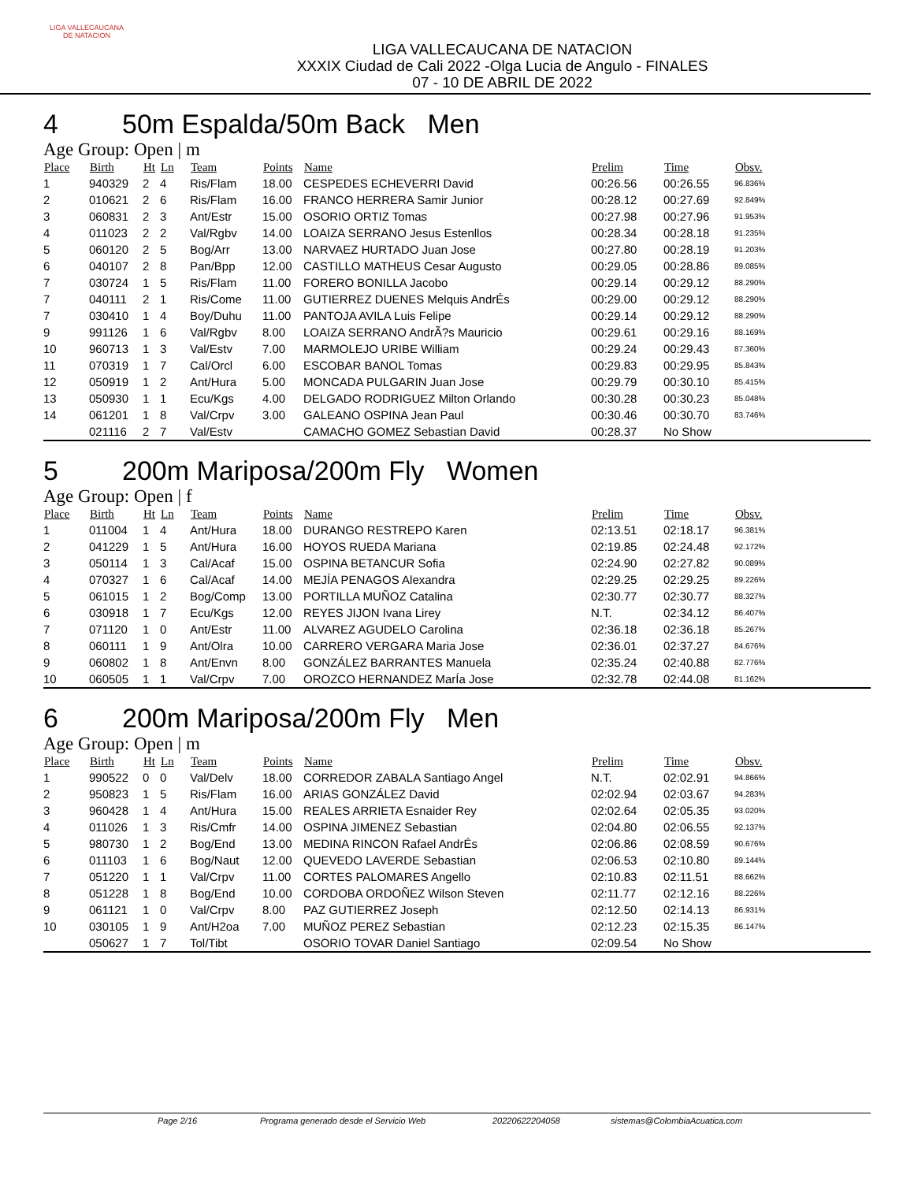LIGA VALLECAUCANA
DE NATACION
LIGA VALLECAUCANA DE NATACION
XXXIX Ciudad de Cali 2022 -Olga Lucia de Angulo - FINALES
07 - 10 DE ABRIL DE 2022
4 50m Espalda/50m Back Men
Age Group: Open | m
| Place | Birth | Ht | Ln | Team | Points | Name | Prelim | Time | Obsv. |
| --- | --- | --- | --- | --- | --- | --- | --- | --- | --- |
| 1 | 940329 | 2 | 4 | Ris/Flam | 18.00 | CESPEDES ECHEVERRI David | 00:26.56 | 00:26.55 | 96.836% |
| 2 | 010621 | 2 | 6 | Ris/Flam | 16.00 | FRANCO HERRERA Samir Junior | 00:28.12 | 00:27.69 | 92.849% |
| 3 | 060831 | 2 | 3 | Ant/Estr | 15.00 | OSORIO ORTIZ Tomas | 00:27.98 | 00:27.96 | 91.953% |
| 4 | 011023 | 2 | 2 | Val/Rgbv | 14.00 | LOAIZA SERRANO Jesus Estenllos | 00:28.34 | 00:28.18 | 91.235% |
| 5 | 060120 | 2 | 5 | Bog/Arr | 13.00 | NARVAEZ HURTADO Juan Jose | 00:27.80 | 00:28.19 | 91.203% |
| 6 | 040107 | 2 | 8 | Pan/Bpp | 12.00 | CASTILLO MATHEUS Cesar Augusto | 00:29.05 | 00:28.86 | 89.085% |
| 7 | 030724 | 1 | 5 | Ris/Flam | 11.00 | FORERO BONILLA Jacobo | 00:29.14 | 00:29.12 | 88.290% |
| 7 | 040111 | 2 | 1 | Ris/Come | 11.00 | GUTIERREZ DUENES Melquis AndrÉs | 00:29.00 | 00:29.12 | 88.290% |
| 7 | 030410 | 1 | 4 | Boy/Duhu | 11.00 | PANTOJA AVILA Luis Felipe | 00:29.14 | 00:29.12 | 88.290% |
| 9 | 991126 | 1 | 6 | Val/Rgbv | 8.00 | LOAIZA SERRANO AndrÃ?s Mauricio | 00:29.61 | 00:29.16 | 88.169% |
| 10 | 960713 | 1 | 3 | Val/Estv | 7.00 | MARMOLEJO URIBE William | 00:29.24 | 00:29.43 | 87.360% |
| 11 | 070319 | 1 | 7 | Cal/Orcl | 6.00 | ESCOBAR BANOL Tomas | 00:29.83 | 00:29.95 | 85.843% |
| 12 | 050919 | 1 | 2 | Ant/Hura | 5.00 | MONCADA PULGARIN Juan Jose | 00:29.79 | 00:30.10 | 85.415% |
| 13 | 050930 | 1 | 1 | Ecu/Kgs | 4.00 | DELGADO RODRIGUEZ Milton Orlando | 00:30.28 | 00:30.23 | 85.048% |
| 14 | 061201 | 1 | 8 | Val/Crpv | 3.00 | GALEANO OSPINA Jean Paul | 00:30.46 | 00:30.70 | 83.746% |
| | 021116 | 2 | 7 | Val/Estv | | CAMACHO GOMEZ Sebastian David | 00:28.37 | No Show | |
5 200m Mariposa/200m Fly Women
Age Group: Open | f
| Place | Birth | Ht | Ln | Team | Points | Name | Prelim | Time | Obsv. |
| --- | --- | --- | --- | --- | --- | --- | --- | --- | --- |
| 1 | 011004 | 1 | 4 | Ant/Hura | 18.00 | DURANGO RESTREPO Karen | 02:13.51 | 02:18.17 | 96.381% |
| 2 | 041229 | 1 | 5 | Ant/Hura | 16.00 | HOYOS RUEDA Mariana | 02:19.85 | 02:24.48 | 92.172% |
| 3 | 050114 | 1 | 3 | Cal/Acaf | 15.00 | OSPINA BETANCUR Sofia | 02:24.90 | 02:27.82 | 90.089% |
| 4 | 070327 | 1 | 6 | Cal/Acaf | 14.00 | MEJÍA PENAGOS Alexandra | 02:29.25 | 02:29.25 | 89.226% |
| 5 | 061015 | 1 | 2 | Bog/Comp | 13.00 | PORTILLA MUÑOZ Catalina | 02:30.77 | 02:30.77 | 88.327% |
| 6 | 030918 | 1 | 7 | Ecu/Kgs | 12.00 | REYES JIJON Ivana Lirey | N.T. | 02:34.12 | 86.407% |
| 7 | 071120 | 1 | 0 | Ant/Estr | 11.00 | ALVAREZ AGUDELO Carolina | 02:36.18 | 02:36.18 | 85.267% |
| 8 | 060111 | 1 | 9 | Ant/Olra | 10.00 | CARRERO VERGARA Maria Jose | 02:36.01 | 02:37.27 | 84.676% |
| 9 | 060802 | 1 | 8 | Ant/Envn | 8.00 | GONZÁLEZ BARRANTES Manuela | 02:35.24 | 02:40.88 | 82.776% |
| 10 | 060505 | 1 | 1 | Val/Crpv | 7.00 | OROZCO HERNANDEZ MarÍa Jose | 02:32.78 | 02:44.08 | 81.162% |
6 200m Mariposa/200m Fly Men
Age Group: Open | m
| Place | Birth | Ht | Ln | Team | Points | Name | Prelim | Time | Obsv. |
| --- | --- | --- | --- | --- | --- | --- | --- | --- | --- |
| 1 | 990522 | 0 | 0 | Val/Delv | 18.00 | CORREDOR ZABALA Santiago Angel | N.T. | 02:02.91 | 94.866% |
| 2 | 950823 | 1 | 5 | Ris/Flam | 16.00 | ARIAS GONZÁLEZ David | 02:02.94 | 02:03.67 | 94.283% |
| 3 | 960428 | 1 | 4 | Ant/Hura | 15.00 | REALES ARRIETA Esnaider Rey | 02:02.64 | 02:05.35 | 93.020% |
| 4 | 011026 | 1 | 3 | Ris/Cmfr | 14.00 | OSPINA JIMENEZ Sebastian | 02:04.80 | 02:06.55 | 92.137% |
| 5 | 980730 | 1 | 2 | Bog/End | 13.00 | MEDINA RINCON Rafael AndrÉs | 02:06.86 | 02:08.59 | 90.676% |
| 6 | 011103 | 1 | 6 | Bog/Naut | 12.00 | QUEVEDO LAVERDE Sebastian | 02:06.53 | 02:10.80 | 89.144% |
| 7 | 051220 | 1 | 1 | Val/Crpv | 11.00 | CORTES PALOMARES Angello | 02:10.83 | 02:11.51 | 88.662% |
| 8 | 051228 | 1 | 8 | Bog/End | 10.00 | CORDOBA ORDOÑEZ Wilson Steven | 02:11.77 | 02:12.16 | 88.226% |
| 9 | 061121 | 1 | 0 | Val/Crpv | 8.00 | PAZ GUTIERREZ Joseph | 02:12.50 | 02:14.13 | 86.931% |
| 10 | 030105 | 1 | 9 | Ant/H2oa | 7.00 | MUÑOZ PEREZ Sebastian | 02:12.23 | 02:15.35 | 86.147% |
| | 050627 | 1 | 7 | Tol/Tibt | | OSORIO TOVAR Daniel Santiago | 02:09.54 | No Show | |
Page 2/16 Programa generado desde el Servicio Web 20220622204058 sistemas@ColombiaAcuatica.com